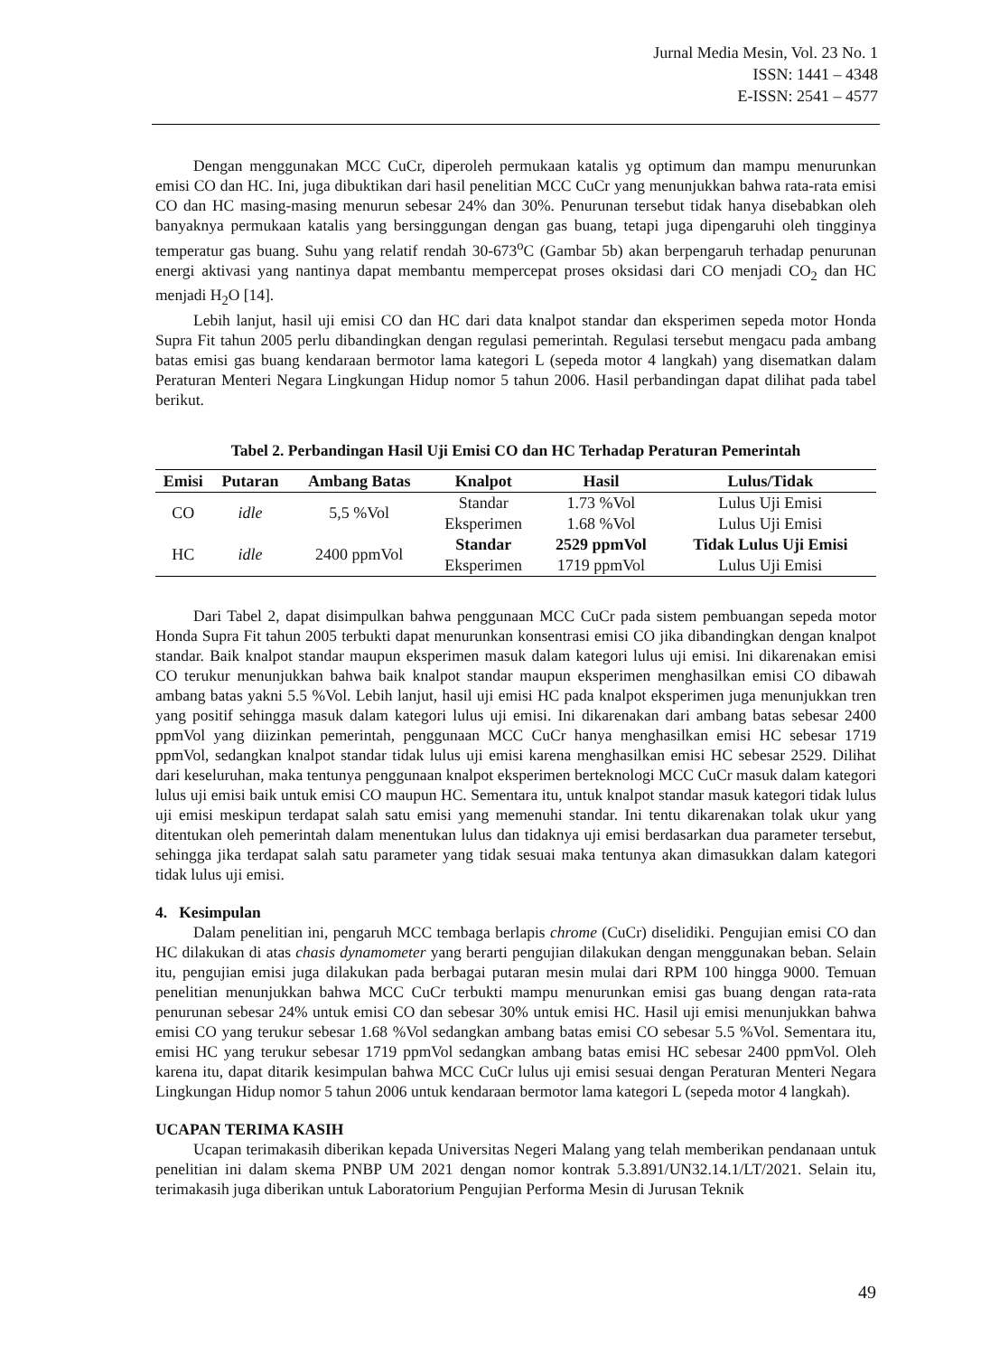Jurnal Media Mesin, Vol. 23 No. 1
ISSN: 1441 – 4348
E-ISSN: 2541 – 4577
Dengan menggunakan MCC CuCr, diperoleh permukaan katalis yg optimum dan mampu menurunkan emisi CO dan HC. Ini, juga dibuktikan dari hasil penelitian MCC CuCr yang menunjukkan bahwa rata-rata emisi CO dan HC masing-masing menurun sebesar 24% dan 30%. Penurunan tersebut tidak hanya disebabkan oleh banyaknya permukaan katalis yang bersinggungan dengan gas buang, tetapi juga dipengaruhi oleh tingginya temperatur gas buang. Suhu yang relatif rendah 30-673<sup>o</sup>C (Gambar 5b) akan berpengaruh terhadap penurunan energi aktivasi yang nantinya dapat membantu mempercepat proses oksidasi dari CO menjadi CO<sub>2</sub> dan HC menjadi H<sub>2</sub>O [14].
Lebih lanjut, hasil uji emisi CO dan HC dari data knalpot standar dan eksperimen sepeda motor Honda Supra Fit tahun 2005 perlu dibandingkan dengan regulasi pemerintah. Regulasi tersebut mengacu pada ambang batas emisi gas buang kendaraan bermotor lama kategori L (sepeda motor 4 langkah) yang disematkan dalam Peraturan Menteri Negara Lingkungan Hidup nomor 5 tahun 2006. Hasil perbandingan dapat dilihat pada tabel berikut.
Tabel 2. Perbandingan Hasil Uji Emisi CO dan HC Terhadap Peraturan Pemerintah
| Emisi | Putaran | Ambang Batas | Knalpot | Hasil | Lulus/Tidak |
| --- | --- | --- | --- | --- | --- |
| CO | idle | 5,5 %Vol | Standar | 1.73 %Vol | Lulus Uji Emisi |
| | | | Eksperimen | 1.68 %Vol | Lulus Uji Emisi |
| HC | idle | 2400 ppmVol | Standar | 2529 ppmVol | Tidak Lulus Uji Emisi |
| | | | Eksperimen | 1719 ppmVol | Lulus Uji Emisi |
Dari Tabel 2, dapat disimpulkan bahwa penggunaan MCC CuCr pada sistem pembuangan sepeda motor Honda Supra Fit tahun 2005 terbukti dapat menurunkan konsentrasi emisi CO jika dibandingkan dengan knalpot standar. Baik knalpot standar maupun eksperimen masuk dalam kategori lulus uji emisi. Ini dikarenakan emisi CO terukur menunjukkan bahwa baik knalpot standar maupun eksperimen menghasilkan emisi CO dibawah ambang batas yakni 5.5 %Vol. Lebih lanjut, hasil uji emisi HC pada knalpot eksperimen juga menunjukkan tren yang positif sehingga masuk dalam kategori lulus uji emisi. Ini dikarenakan dari ambang batas sebesar 2400 ppmVol yang diizinkan pemerintah, penggunaan MCC CuCr hanya menghasilkan emisi HC sebesar 1719 ppmVol, sedangkan knalpot standar tidak lulus uji emisi karena menghasilkan emisi HC sebesar 2529. Dilihat dari keseluruhan, maka tentunya penggunaan knalpot eksperimen berteknologi MCC CuCr masuk dalam kategori lulus uji emisi baik untuk emisi CO maupun HC. Sementara itu, untuk knalpot standar masuk kategori tidak lulus uji emisi meskipun terdapat salah satu emisi yang memenuhi standar. Ini tentu dikarenakan tolak ukur yang ditentukan oleh pemerintah dalam menentukan lulus dan tidaknya uji emisi berdasarkan dua parameter tersebut, sehingga jika terdapat salah satu parameter yang tidak sesuai maka tentunya akan dimasukkan dalam kategori tidak lulus uji emisi.
4. Kesimpulan
Dalam penelitian ini, pengaruh MCC tembaga berlapis chrome (CuCr) diselidiki. Pengujian emisi CO dan HC dilakukan di atas chasis dynamometer yang berarti pengujian dilakukan dengan menggunakan beban. Selain itu, pengujian emisi juga dilakukan pada berbagai putaran mesin mulai dari RPM 100 hingga 9000. Temuan penelitian menunjukkan bahwa MCC CuCr terbukti mampu menurunkan emisi gas buang dengan rata-rata penurunan sebesar 24% untuk emisi CO dan sebesar 30% untuk emisi HC. Hasil uji emisi menunjukkan bahwa emisi CO yang terukur sebesar 1.68 %Vol sedangkan ambang batas emisi CO sebesar 5.5 %Vol. Sementara itu, emisi HC yang terukur sebesar 1719 ppmVol sedangkan ambang batas emisi HC sebesar 2400 ppmVol. Oleh karena itu, dapat ditarik kesimpulan bahwa MCC CuCr lulus uji emisi sesuai dengan Peraturan Menteri Negara Lingkungan Hidup nomor 5 tahun 2006 untuk kendaraan bermotor lama kategori L (sepeda motor 4 langkah).
UCAPAN TERIMA KASIH
Ucapan terimakasih diberikan kepada Universitas Negeri Malang yang telah memberikan pendanaan untuk penelitian ini dalam skema PNBP UM 2021 dengan nomor kontrak 5.3.891/UN32.14.1/LT/2021. Selain itu, terimakasih juga diberikan untuk Laboratorium Pengujian Performa Mesin di Jurusan Teknik
49